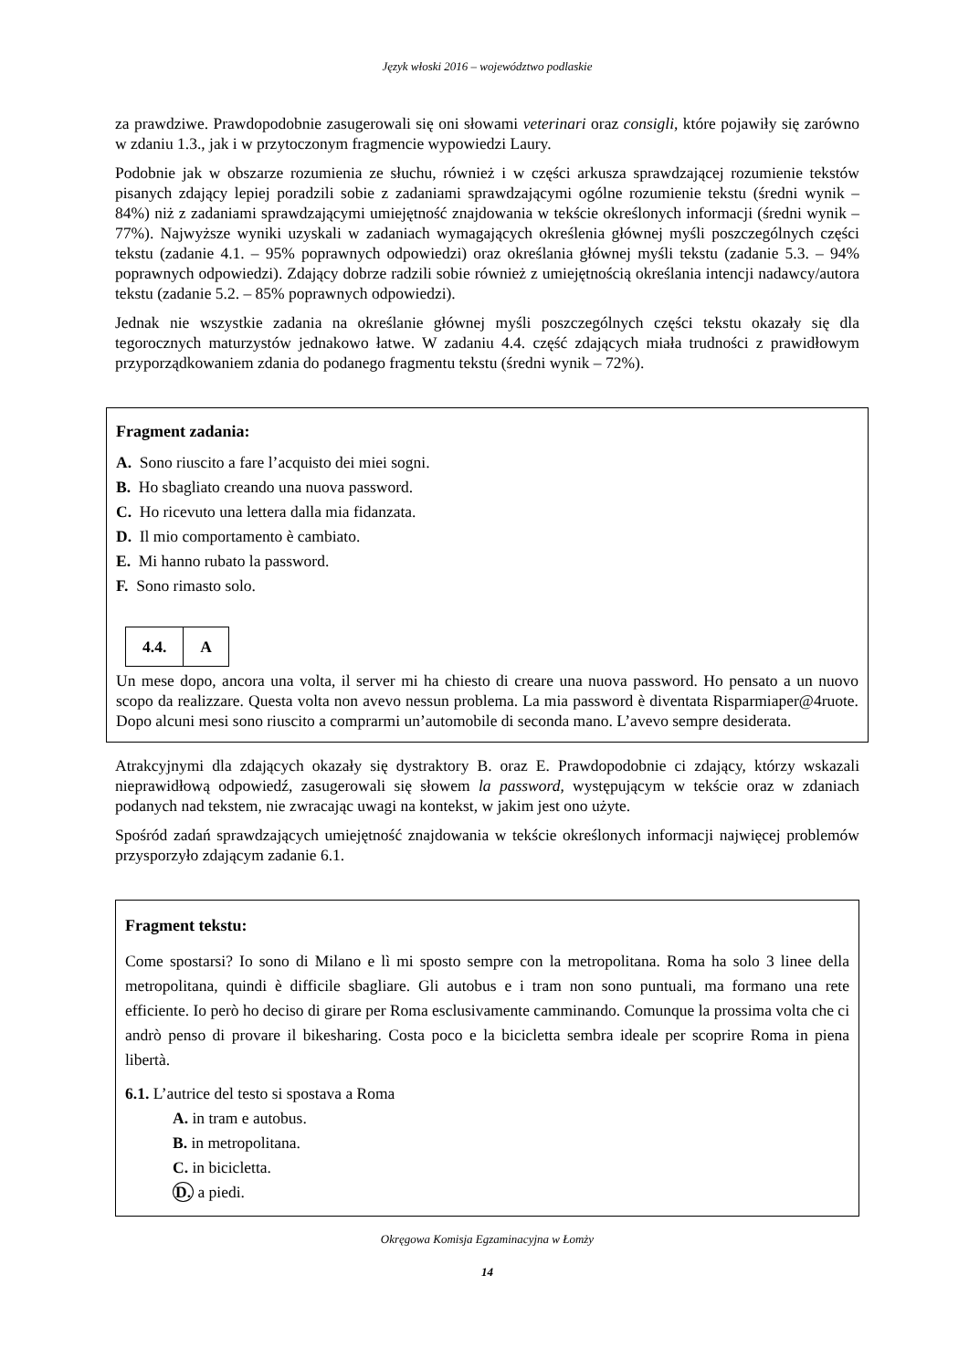Język włoski 2016 – województwo podlaskie
za prawdziwe. Prawdopodobnie zasugerowali się oni słowami veterinari oraz consigli, które pojawiły się zarówno w zdaniu 1.3., jak i w przytoczonym fragmencie wypowiedzi Laury.
Podobnie jak w obszarze rozumienia ze słuchu, również i w części arkusza sprawdzającej rozumienie tekstów pisanych zdający lepiej poradzili sobie z zadaniami sprawdzającymi ogólne rozumienie tekstu (średni wynik – 84%) niż z zadaniami sprawdzającymi umiejętność znajdowania w tekście określonych informacji (średni wynik – 77%). Najwyższe wyniki uzyskali w zadaniach wymagających określenia głównej myśli poszczególnych części tekstu (zadanie 4.1. – 95% poprawnych odpowiedzi) oraz określania głównej myśli tekstu (zadanie 5.3. – 94% poprawnych odpowiedzi). Zdający dobrze radzili sobie również z umiejętnością określania intencji nadawcy/autora tekstu (zadanie 5.2. – 85% poprawnych odpowiedzi).
Jednak nie wszystkie zadania na określanie głównej myśli poszczególnych części tekstu okazały się dla tegorocznych maturzystów jednakowo łatwe. W zadaniu 4.4. część zdających miała trudności z prawidłowym przyporządkowaniem zdania do podanego fragmentu tekstu (średni wynik – 72%).
Fragment zadania:
A. Sono riuscito a fare l’acquisto dei miei sogni.
B. Ho sbagliato creando una nuova password.
C. Ho ricevuto una lettera dalla mia fidanzata.
D. Il mio comportamento è cambiato.
E. Mi hanno rubato la password.
F. Sono rimasto solo.
| 4.4. | A |
Un mese dopo, ancora una volta, il server mi ha chiesto di creare una nuova password. Ho pensato a un nuovo scopo da realizzare. Questa volta non avevo nessun problema. La mia password è diventata Risparmiaper@4ruote. Dopo alcuni mesi sono riuscito a comprarmi un’automobile di seconda mano. L’avevo sempre desiderata.
Atrakcyjnymi dla zdających okazały się dystraktory B. oraz E. Prawdopodobnie ci zdający, którzy wskazali nieprawidłową odpowiedź, zasugerowali się słowem la password, występującym w tekście oraz w zdaniach podanych nad tekstem, nie zwracając uwagi na kontekst, w jakim jest ono użyte.
Spośród zadań sprawdzających umiejętność znajdowania w tekście określonych informacji najwięcej problemów przysporzyło zdającym zadanie 6.1.
Fragment tekstu:
Come spostarsi? Io sono di Milano e lì mi sposto sempre con la metropolitana. Roma ha solo 3 linee della metropolitana, quindi è difficile sbagliare. Gli autobus e i tram non sono puntuali, ma formano una rete efficiente. Io però ho deciso di girare per Roma esclusivamente camminando. Comunque la prossima volta che ci andrò penso di provare il bikesharing. Costa poco e la bicicletta sembra ideale per scoprire Roma in piena libertà.
6.1. L’autrice del testo si spostava a Roma
A. in tram e autobus.
B. in metropolitana.
C. in bicicletta.
D. a piedi.
Okręgowa Komisja Egzaminacyjna w Łomży
14